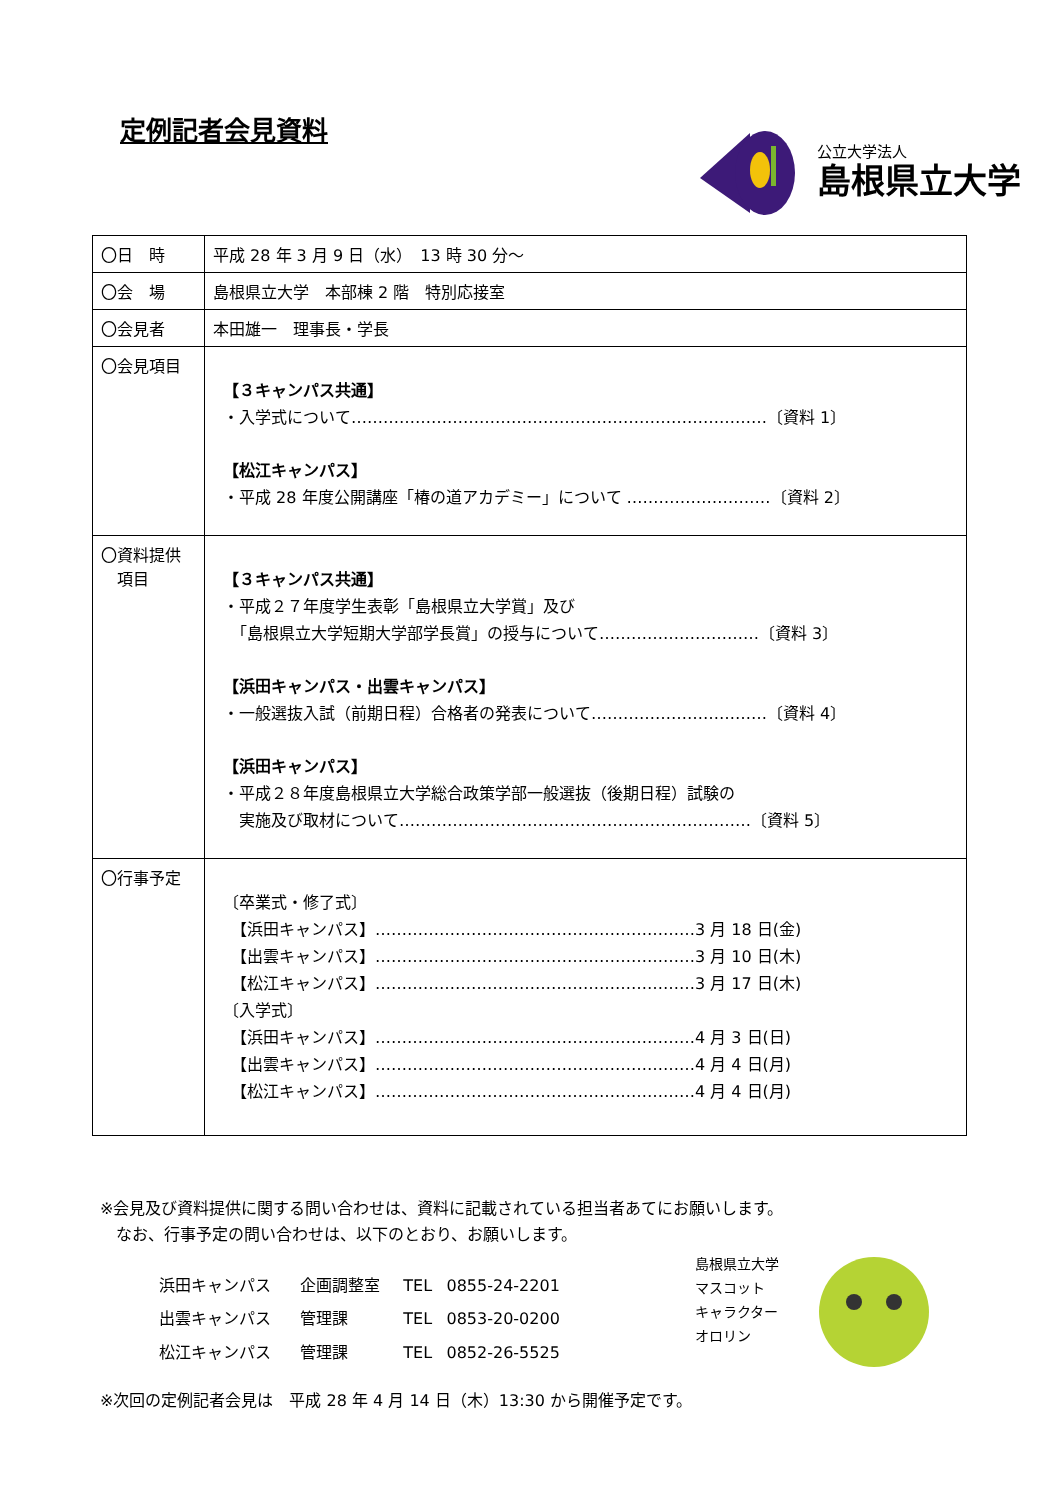定例記者会見資料
公立大学法人
島根県立大学
| 〇日 時 | 平成 28 年 3 月 9 日（水） 13 時 30 分～ |
| 〇会 場 | 島根県立大学 本部棟 2 階 特別応接室 |
| 〇会見者 | 本田雄一 理事長・学長 |
| 〇会見項目 | 【３キャンパス共通】 ・入学式について……………………………………………………………………〔資料 1〕 【松江キャンパス】 ・平成 28 年度公開講座「椿の道アカデミー」について ………………………〔資料 2〕 |
| 〇資料提供 項目 | 【３キャンパス共通】 ・平成２７年度学生表彰「島根県立大学賞」及び 「島根県立大学短期大学部学長賞」の授与について…………………………〔資料 3〕 【浜田キャンパス・出雲キャンパス】 ・一般選抜入試（前期日程）合格者の発表について……………………………〔資料 4〕 【浜田キャンパス】 ・平成２８年度島根県立大学総合政策学部一般選抜（後期日程）試験の 実施及び取材について…………………………………………………………〔資料 5〕 |
| 〇行事予定 | 〔卒業式・修了式〕 【浜田キャンパス】……………………………………………………3 月 18 日(金) 【出雲キャンパス】……………………………………………………3 月 10 日(木) 【松江キャンパス】……………………………………………………3 月 17 日(木) 〔入学式〕 【浜田キャンパス】……………………………………………………4 月 3 日(日) 【出雲キャンパス】……………………………………………………4 月 4 日(月) 【松江キャンパス】……………………………………………………4 月 4 日(月) |
※会見及び資料提供に関する問い合わせは、資料に記載されている担当者あてにお願いします。
　なお、行事予定の問い合わせは、以下のとおり、お願いします。
| 浜田キャンパス | 企画調整室 | TEL | 0855-24-2201 |
| 出雲キャンパス | 管理課 | TEL | 0853-20-0200 |
| 松江キャンパス | 管理課 | TEL | 0852-26-5525 |
島根県立大学
マスコット
キャラクター
オロリン
※次回の定例記者会見は　平成 28 年 4 月 14 日（木）13:30 から開催予定です。